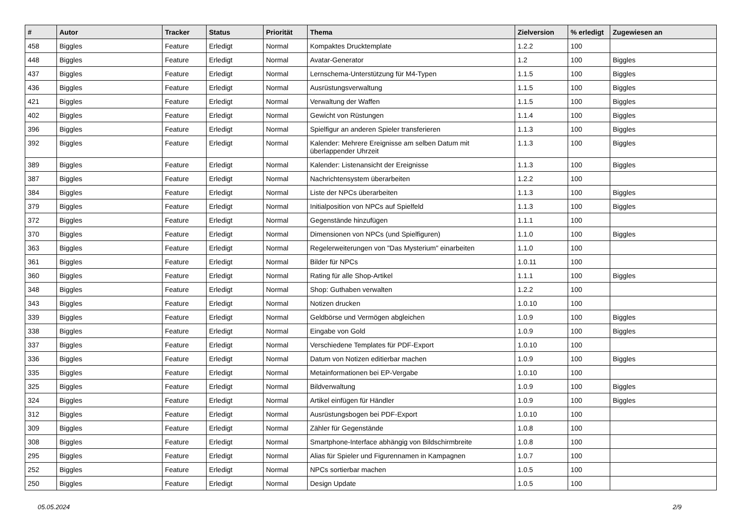| # | Autor | Tracker | Status | Priorität | Thema | Zielversion | % erledigt | Zugewiesen an |
| --- | --- | --- | --- | --- | --- | --- | --- | --- |
| 458 | Biggles | Feature | Erledigt | Normal | Kompaktes Drucktemplate | 1.2.2 | 100 | |
| 448 | Biggles | Feature | Erledigt | Normal | Avatar-Generator | 1.2 | 100 | Biggles |
| 437 | Biggles | Feature | Erledigt | Normal | Lernschema-Unterstützung für M4-Typen | 1.1.5 | 100 | Biggles |
| 436 | Biggles | Feature | Erledigt | Normal | Ausrüstungsverwaltung | 1.1.5 | 100 | Biggles |
| 421 | Biggles | Feature | Erledigt | Normal | Verwaltung der Waffen | 1.1.5 | 100 | Biggles |
| 402 | Biggles | Feature | Erledigt | Normal | Gewicht von Rüstungen | 1.1.4 | 100 | Biggles |
| 396 | Biggles | Feature | Erledigt | Normal | Spielfigur an anderen Spieler transferieren | 1.1.3 | 100 | Biggles |
| 392 | Biggles | Feature | Erledigt | Normal | Kalender: Mehrere Ereignisse am selben Datum mit überlappender Uhrzeit | 1.1.3 | 100 | Biggles |
| 389 | Biggles | Feature | Erledigt | Normal | Kalender: Listenansicht der Ereignisse | 1.1.3 | 100 | Biggles |
| 387 | Biggles | Feature | Erledigt | Normal | Nachrichtensystem überarbeiten | 1.2.2 | 100 | |
| 384 | Biggles | Feature | Erledigt | Normal | Liste der NPCs überarbeiten | 1.1.3 | 100 | Biggles |
| 379 | Biggles | Feature | Erledigt | Normal | Initialposition von NPCs auf Spielfeld | 1.1.3 | 100 | Biggles |
| 372 | Biggles | Feature | Erledigt | Normal | Gegenstände hinzufügen | 1.1.1 | 100 | |
| 370 | Biggles | Feature | Erledigt | Normal | Dimensionen von NPCs (und Spielfiguren) | 1.1.0 | 100 | Biggles |
| 363 | Biggles | Feature | Erledigt | Normal | Regelerweiterungen von "Das Mysterium" einarbeiten | 1.1.0 | 100 | |
| 361 | Biggles | Feature | Erledigt | Normal | Bilder für NPCs | 1.0.11 | 100 | |
| 360 | Biggles | Feature | Erledigt | Normal | Rating für alle Shop-Artikel | 1.1.1 | 100 | Biggles |
| 348 | Biggles | Feature | Erledigt | Normal | Shop: Guthaben verwalten | 1.2.2 | 100 | |
| 343 | Biggles | Feature | Erledigt | Normal | Notizen drucken | 1.0.10 | 100 | |
| 339 | Biggles | Feature | Erledigt | Normal | Geldbörse und Vermögen abgleichen | 1.0.9 | 100 | Biggles |
| 338 | Biggles | Feature | Erledigt | Normal | Eingabe von Gold | 1.0.9 | 100 | Biggles |
| 337 | Biggles | Feature | Erledigt | Normal | Verschiedene Templates für PDF-Export | 1.0.10 | 100 | |
| 336 | Biggles | Feature | Erledigt | Normal | Datum von Notizen editierbar machen | 1.0.9 | 100 | Biggles |
| 335 | Biggles | Feature | Erledigt | Normal | Metainformationen bei EP-Vergabe | 1.0.10 | 100 | |
| 325 | Biggles | Feature | Erledigt | Normal | Bildverwaltung | 1.0.9 | 100 | Biggles |
| 324 | Biggles | Feature | Erledigt | Normal | Artikel einfügen für Händler | 1.0.9 | 100 | Biggles |
| 312 | Biggles | Feature | Erledigt | Normal | Ausrüstungsbogen bei PDF-Export | 1.0.10 | 100 | |
| 309 | Biggles | Feature | Erledigt | Normal | Zähler für Gegenstände | 1.0.8 | 100 | |
| 308 | Biggles | Feature | Erledigt | Normal | Smartphone-Interface abhängig von Bildschirmbreite | 1.0.8 | 100 | |
| 295 | Biggles | Feature | Erledigt | Normal | Alias für Spieler und Figurennamen in Kampagnen | 1.0.7 | 100 | |
| 252 | Biggles | Feature | Erledigt | Normal | NPCs sortierbar machen | 1.0.5 | 100 | |
| 250 | Biggles | Feature | Erledigt | Normal | Design Update | 1.0.5 | 100 | |
05.05.2024 2/9